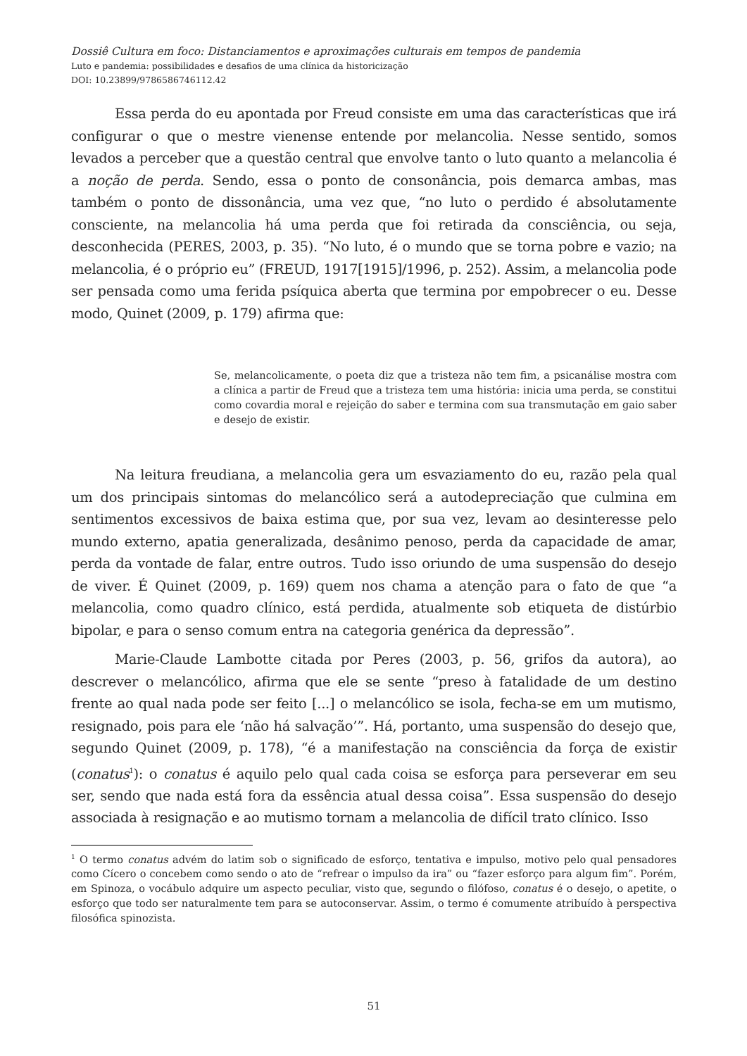Dossiê Cultura em foco: Distanciamentos e aproximações culturais em tempos de pandemia
Luto e pandemia: possibilidades e desafios de uma clínica da historicização
DOI: 10.23899/9786586746112.42
Essa perda do eu apontada por Freud consiste em uma das características que irá configurar o que o mestre vienense entende por melancolia. Nesse sentido, somos levados a perceber que a questão central que envolve tanto o luto quanto a melancolia é a noção de perda. Sendo, essa o ponto de consonância, pois demarca ambas, mas também o ponto de dissonância, uma vez que, “no luto o perdido é absolutamente consciente, na melancolia há uma perda que foi retirada da consciência, ou seja, desconhecida (PERES, 2003, p. 35). “No luto, é o mundo que se torna pobre e vazio; na melancolia, é o próprio eu” (FREUD, 1917[1915]/1996, p. 252). Assim, a melancolia pode ser pensada como uma ferida psíquica aberta que termina por empobrecer o eu. Desse modo, Quinet (2009, p. 179) afirma que:
Se, melancolicamente, o poeta diz que a tristeza não tem fim, a psicanálise mostra com a clínica a partir de Freud que a tristeza tem uma história: inicia uma perda, se constitui como covardia moral e rejeição do saber e termina com sua transmutação em gaio saber e desejo de existir.
Na leitura freudiana, a melancolia gera um esvaziamento do eu, razão pela qual um dos principais sintomas do melancólico será a autodepreciação que culmina em sentimentos excessivos de baixa estima que, por sua vez, levam ao desinteresse pelo mundo externo, apatia generalizada, desânimo penoso, perda da capacidade de amar, perda da vontade de falar, entre outros. Tudo isso oriundo de uma suspensão do desejo de viver. É Quinet (2009, p. 169) quem nos chama a atenção para o fato de que “a melancolia, como quadro clínico, está perdida, atualmente sob etiqueta de distúrbio bipolar, e para o senso comum entra na categoria genérica da depressão”.
Marie-Claude Lambotte citada por Peres (2003, p. 56, grifos da autora), ao descrever o melancólico, afirma que ele se sente “preso à fatalidade de um destino frente ao qual nada pode ser feito [...] o melancólico se isola, fecha-se em um mutismo, resignado, pois para ele ‘não há salvação’”. Há, portanto, uma suspensão do desejo que, segundo Quinet (2009, p. 178), “é a manifestação na consciência da força de existir (conatus<sup>1</sup>): o conatus é aquilo pelo qual cada coisa se esforça para perseverar em seu ser, sendo que nada está fora da essência atual dessa coisa”. Essa suspensão do desejo associada à resignação e ao mutismo tornam a melancolia de difícil trato clínico. Isso
<sup>1</sup> O termo conatus advém do latim sob o significado de esforço, tentativa e impulso, motivo pelo qual pensadores como Cícero o concebem como sendo o ato de “refrear o impulso da ira” ou “fazer esforço para algum fim”. Porém, em Spinoza, o vocábulo adquire um aspecto peculiar, visto que, segundo o filófoso, conatus é o desejo, o apetite, o esforço que todo ser naturalmente tem para se autoconservar. Assim, o termo é comumente atribuído à perspectiva filosófica spinozista.
51